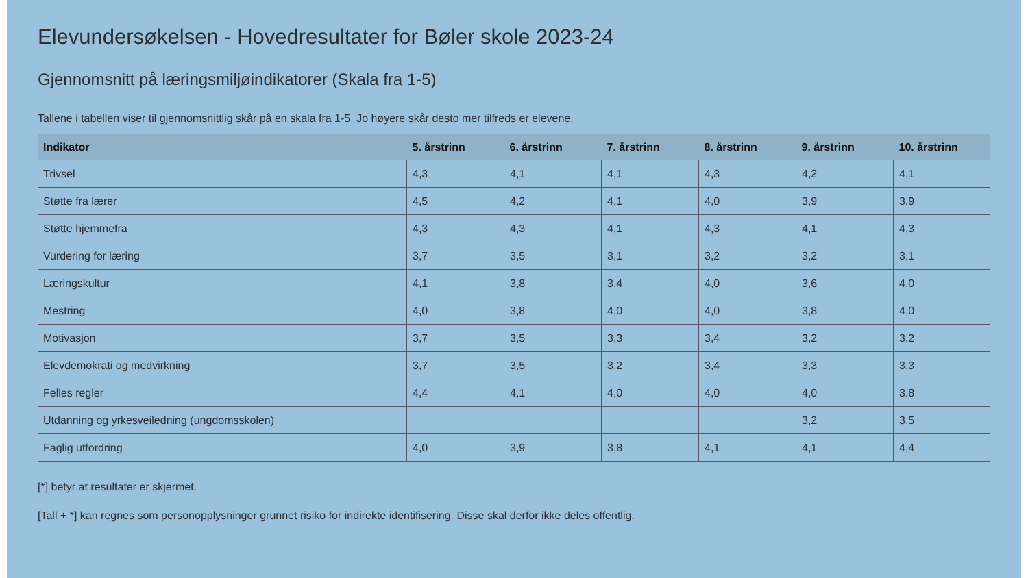Elevundersøkelsen - Hovedresultater for Bøler skole 2023-24
Gjennomsnitt på læringsmiljøindikatorer (Skala fra 1-5)
Tallene i tabellen viser til gjennomsnittlig skår på en skala fra 1-5. Jo høyere skår desto mer tilfreds er elevene.
| Indikator | 5. årstrinn | 6. årstrinn | 7. årstrinn | 8. årstrinn | 9. årstrinn | 10. årstrinn |
| --- | --- | --- | --- | --- | --- | --- |
| Trivsel | 4,3 | 4,1 | 4,1 | 4,3 | 4,2 | 4,1 |
| Støtte fra lærer | 4,5 | 4,2 | 4,1 | 4,0 | 3,9 | 3,9 |
| Støtte hjemmefra | 4,3 | 4,3 | 4,1 | 4,3 | 4,1 | 4,3 |
| Vurdering for læring | 3,7 | 3,5 | 3,1 | 3,2 | 3,2 | 3,1 |
| Læringskultur | 4,1 | 3,8 | 3,4 | 4,0 | 3,6 | 4,0 |
| Mestring | 4,0 | 3,8 | 4,0 | 4,0 | 3,8 | 4,0 |
| Motivasjon | 3,7 | 3,5 | 3,3 | 3,4 | 3,2 | 3,2 |
| Elevdemokrati og medvirkning | 3,7 | 3,5 | 3,2 | 3,4 | 3,3 | 3,3 |
| Felles regler | 4,4 | 4,1 | 4,0 | 4,0 | 4,0 | 3,8 |
| Utdanning og yrkesveiledning (ungdomsskolen) | | | | | 3,2 | 3,5 |
| Faglig utfordring | 4,0 | 3,9 | 3,8 | 4,1 | 4,1 | 4,4 |
[*] betyr at resultater er skjermet.
[Tall + *] kan regnes som personopplysninger grunnet risiko for indirekte identifisering. Disse skal derfor ikke deles offentlig.